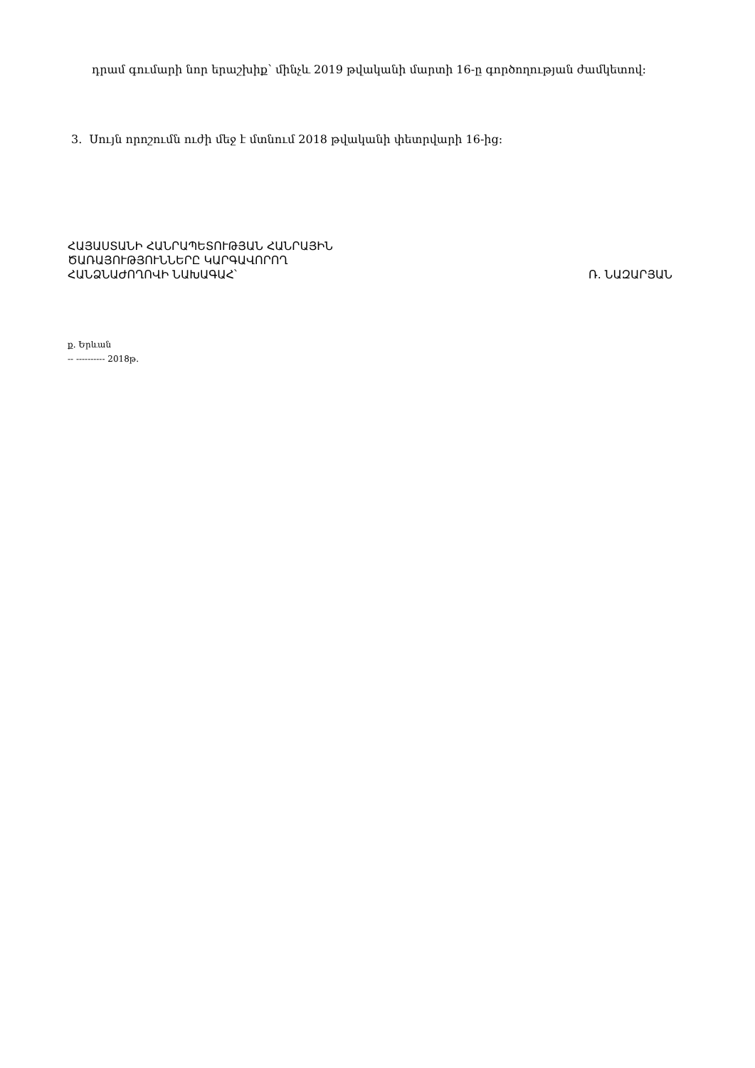դրամ գումարի նոր երաշխիք՝ մինչև 2019 թվականի մարտի 16-ը գործողության ժամկետով:
3. Սույն որոշումն ուժի մեջ է մտնում 2018 թվականի փետրվարի 16-ից։
ՀԱՅԱՍՏԱՆԻ ՀԱՆՐԱՊԵՏՈՒԹՅԱՆ ՀԱՆՐԱՅԻՆ
ԾԱՌԱՅՈՒԹՅՈՒՆՆԵՐԸ ԿԱՐԳԱՎՈՐՈՂ
ՀԱՆՁՆԱԺՈՂՈՎԻ ՆԱԽԱԳԱՀ՝ Ռ. ՆԱԶԱՐՅԱՆ
ք. Երևան
-- ---------- 2018թ.